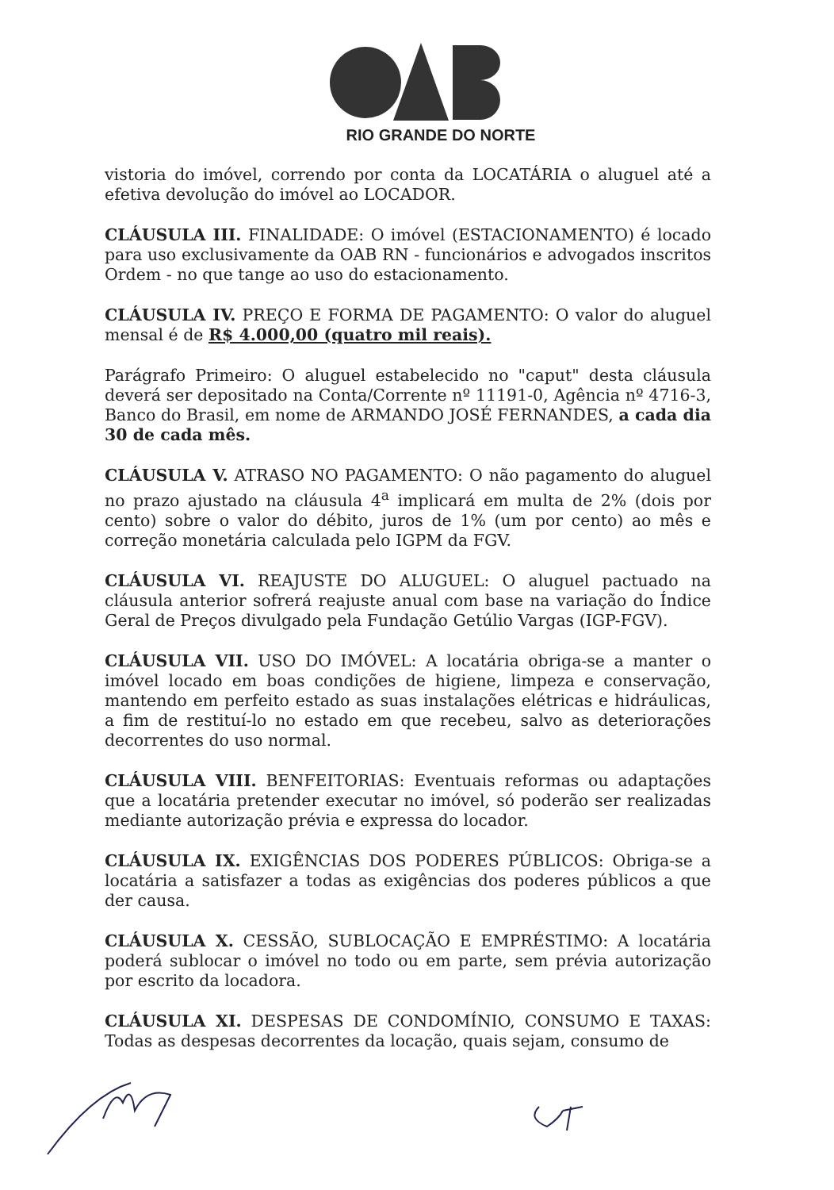RIO GRANDE DO NORTE
vistoria do imóvel, correndo por conta da LOCATÁRIA o aluguel até a efetiva devolução do imóvel ao LOCADOR.
CLÁUSULA III. FINALIDADE: O imóvel (ESTACIONAMENTO) é locado para uso exclusivamente da OAB RN - funcionários e advogados inscritos Ordem - no que tange ao uso do estacionamento.
CLÁUSULA IV. PREÇO E FORMA DE PAGAMENTO: O valor do aluguel mensal é de R$ 4.000,00 (quatro mil reais).
Parágrafo Primeiro: O aluguel estabelecido no "caput" desta cláusula deverá ser depositado na Conta/Corrente nº 11191-0, Agência nº 4716-3, Banco do Brasil, em nome de ARMANDO JOSÉ FERNANDES, a cada dia 30 de cada mês.
CLÁUSULA V. ATRASO NO PAGAMENTO: O não pagamento do aluguel no prazo ajustado na cláusula 4<sup>a</sup> implicará em multa de 2% (dois por cento) sobre o valor do débito, juros de 1% (um por cento) ao mês e correção monetária calculada pelo IGPM da FGV.
CLÁUSULA VI. REAJUSTE DO ALUGUEL: O aluguel pactuado na cláusula anterior sofrerá reajuste anual com base na variação do Índice Geral de Preços divulgado pela Fundação Getúlio Vargas (IGP-FGV).
CLÁUSULA VII. USO DO IMÓVEL: A locatária obriga-se a manter o imóvel locado em boas condições de higiene, limpeza e conservação, mantendo em perfeito estado as suas instalações elétricas e hidráulicas, a fim de restituí-lo no estado em que recebeu, salvo as deteriorações decorrentes do uso normal.
CLÁUSULA VIII. BENFEITORIAS: Eventuais reformas ou adaptações que a locatária pretender executar no imóvel, só poderão ser realizadas mediante autorização prévia e expressa do locador.
CLÁUSULA IX. EXIGÊNCIAS DOS PODERES PÚBLICOS: Obriga-se a locatária a satisfazer a todas as exigências dos poderes públicos a que der causa.
CLÁUSULA X. CESSÃO, SUBLOCAÇÃO E EMPRÉSTIMO: A locatária poderá sublocar o imóvel no todo ou em parte, sem prévia autorização por escrito da locadora.
CLÁUSULA XI. DESPESAS DE CONDOMÍNIO, CONSUMO E TAXAS: Todas as despesas decorrentes da locação, quais sejam, consumo de